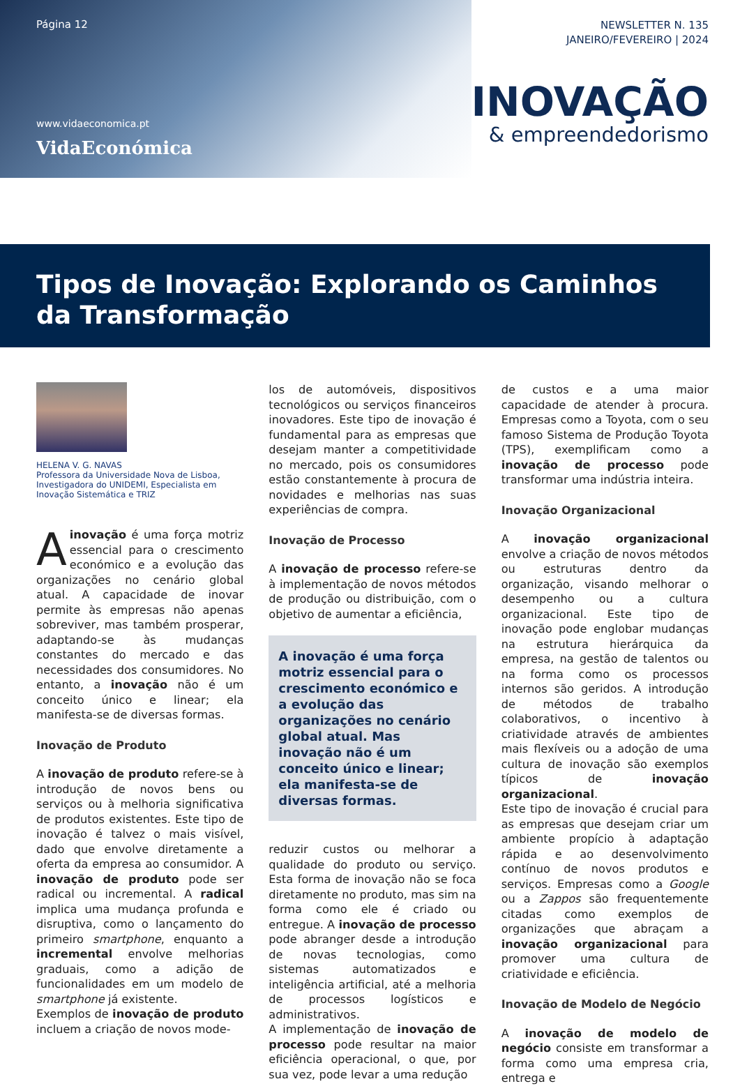Página 12
www.vidaeconomica.pt
VidaEconómica
NEWSLETTER N. 135
JANEIRO/FEVEREIRO | 2024
INOVAÇÃO
& empreendedorismo
Tipos de Inovação: Explorando os Caminhos da Transformação
HELENA V. G. NAVAS
Professora da Universidade Nova de Lisboa, Investigadora do UNIDEMI, Especialista em Inovação Sistemática e TRIZ
A inovação é uma força motriz essencial para o crescimento económico e a evolução das organizações no cenário global atual. A capacidade de inovar permite às empresas não apenas sobreviver, mas também prosperar, adaptando-se às mudanças constantes do mercado e das necessidades dos consumidores. No entanto, a inovação não é um conceito único e linear; ela manifesta-se de diversas formas.
Inovação de Produto
A inovação de produto refere-se à introdução de novos bens ou serviços ou à melhoria significativa de produtos existentes. Este tipo de inovação é talvez o mais visível, dado que envolve diretamente a oferta da empresa ao consumidor. A inovação de produto pode ser radical ou incremental. A radical implica uma mudança profunda e disruptiva, como o lançamento do primeiro smartphone, enquanto a incremental envolve melhorias graduais, como a adição de funcionalidades em um modelo de smartphone já existente.
Exemplos de inovação de produto incluem a criação de novos mode-
los de automóveis, dispositivos tecnológicos ou serviços financeiros inovadores. Este tipo de inovação é fundamental para as empresas que desejam manter a competitividade no mercado, pois os consumidores estão constantemente à procura de novidades e melhorias nas suas experiências de compra.
Inovação de Processo
A inovação de processo refere-se à implementação de novos métodos de produção ou distribuição, com o objetivo de aumentar a eficiência,
A inovação é uma força motriz essencial para o crescimento económico e a evolução das organizações no cenário global atual. Mas inovação não é um conceito único e linear; ela manifesta-se de diversas formas.
reduzir custos ou melhorar a qualidade do produto ou serviço. Esta forma de inovação não se foca diretamente no produto, mas sim na forma como ele é criado ou entregue. A inovação de processo pode abranger desde a introdução de novas tecnologias, como sistemas automatizados e inteligência artificial, até a melhoria de processos logísticos e administrativos.
A implementação de inovação de processo pode resultar na maior eficiência operacional, o que, por sua vez, pode levar a uma redução
de custos e a uma maior capacidade de atender à procura. Empresas como a Toyota, com o seu famoso Sistema de Produção Toyota (TPS), exemplificam como a inovação de processo pode transformar uma indústria inteira.
Inovação Organizacional
A inovação organizacional envolve a criação de novos métodos ou estruturas dentro da organização, visando melhorar o desempenho ou a cultura organizacional. Este tipo de inovação pode englobar mudanças na estrutura hierárquica da empresa, na gestão de talentos ou na forma como os processos internos são geridos. A introdução de métodos de trabalho colaborativos, o incentivo à criatividade através de ambientes mais flexíveis ou a adoção de uma cultura de inovação são exemplos típicos de inovação organizacional.
Este tipo de inovação é crucial para as empresas que desejam criar um ambiente propício à adaptação rápida e ao desenvolvimento contínuo de novos produtos e serviços. Empresas como a Google ou a Zappos são frequentemente citadas como exemplos de organizações que abraçam a inovação organizacional para promover uma cultura de criatividade e eficiência.
Inovação de Modelo de Negócio
A inovação de modelo de negócio consiste em transformar a forma como uma empresa cria, entrega e